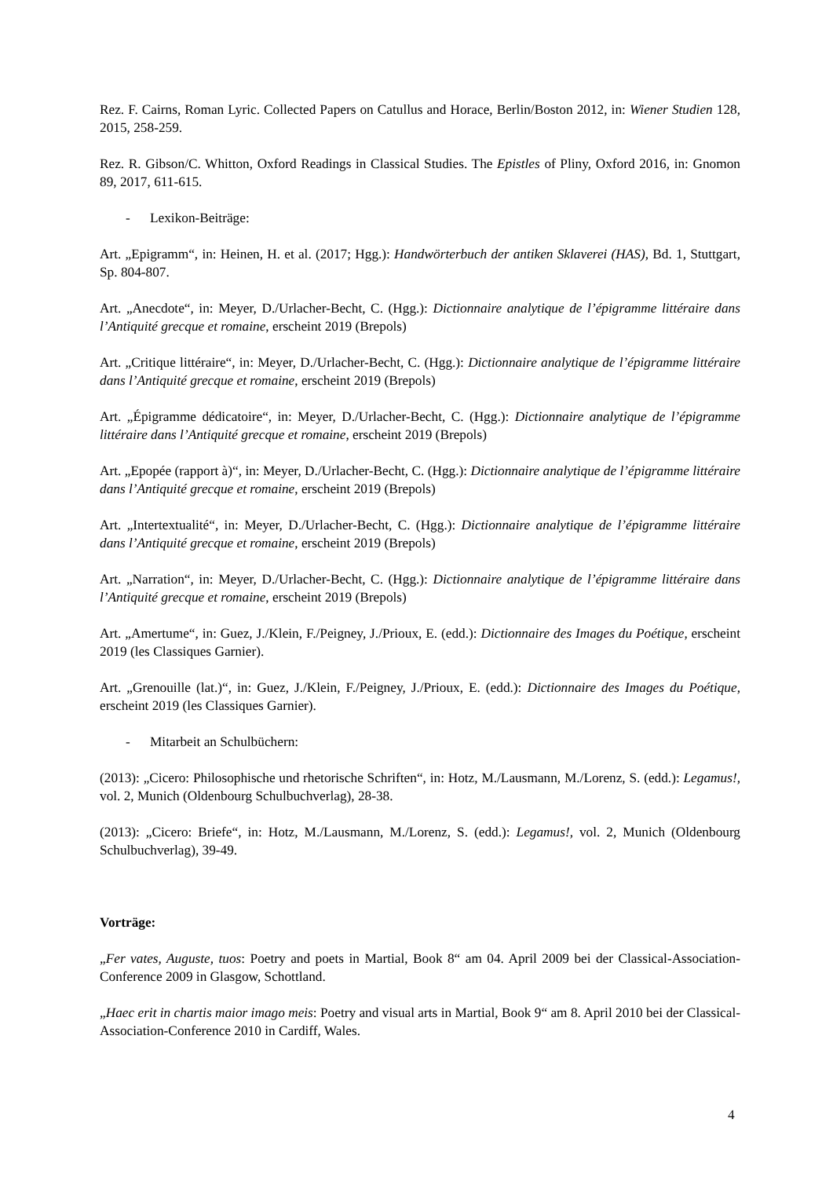Rez. F. Cairns, Roman Lyric. Collected Papers on Catullus and Horace, Berlin/Boston 2012, in: Wiener Studien 128, 2015, 258-259.
Rez. R. Gibson/C. Whitton, Oxford Readings in Classical Studies. The Epistles of Pliny, Oxford 2016, in: Gnomon 89, 2017, 611-615.
- Lexikon-Beiträge:
Art. „Epigramm“, in: Heinen, H. et al. (2017; Hgg.): Handwörterbuch der antiken Sklaverei (HAS), Bd. 1, Stuttgart, Sp. 804-807.
Art. „Anecdote“, in: Meyer, D./Urlacher-Becht, C. (Hgg.): Dictionnaire analytique de l’épigramme littéraire dans l’Antiquité grecque et romaine, erscheint 2019 (Brepols)
Art. „Critique littéraire“, in: Meyer, D./Urlacher-Becht, C. (Hgg.): Dictionnaire analytique de l’épigramme littéraire dans l’Antiquité grecque et romaine, erscheint 2019 (Brepols)
Art. „Épigramme dédicatoire“, in: Meyer, D./Urlacher-Becht, C. (Hgg.): Dictionnaire analytique de l’épigramme littéraire dans l’Antiquité grecque et romaine, erscheint 2019 (Brepols)
Art. „Epopée (rapport à)“, in: Meyer, D./Urlacher-Becht, C. (Hgg.): Dictionnaire analytique de l’épigramme littéraire dans l’Antiquité grecque et romaine, erscheint 2019 (Brepols)
Art. „Intertextualité“, in: Meyer, D./Urlacher-Becht, C. (Hgg.): Dictionnaire analytique de l’épigramme littéraire dans l’Antiquité grecque et romaine, erscheint 2019 (Brepols)
Art. „Narration“, in: Meyer, D./Urlacher-Becht, C. (Hgg.): Dictionnaire analytique de l’épigramme littéraire dans l’Antiquité grecque et romaine, erscheint 2019 (Brepols)
Art. „Amertume“, in: Guez, J./Klein, F./Peigney, J./Prioux, E. (edd.): Dictionnaire des Images du Poétique, erscheint 2019 (les Classiques Garnier).
Art. „Grenouille (lat.)“, in: Guez, J./Klein, F./Peigney, J./Prioux, E. (edd.): Dictionnaire des Images du Poétique, erscheint 2019 (les Classiques Garnier).
- Mitarbeit an Schulbüchern:
(2013): „Cicero: Philosophische und rhetorische Schriften“, in: Hotz, M./Lausmann, M./Lorenz, S. (edd.): Legamus!, vol. 2, Munich (Oldenbourg Schulbuchverlag), 28-38.
(2013): „Cicero: Briefe“, in: Hotz, M./Lausmann, M./Lorenz, S. (edd.): Legamus!, vol. 2, Munich (Oldenbourg Schulbuchverlag), 39-49.
Vorträge:
„Fer vates, Auguste, tuos: Poetry and poets in Martial, Book 8“ am 04. April 2009 bei der Classical-Association-Conference 2009 in Glasgow, Schottland.
„Haec erit in chartis maior imago meis: Poetry and visual arts in Martial, Book 9“ am 8. April 2010 bei der Classical-Association-Conference 2010 in Cardiff, Wales.
4